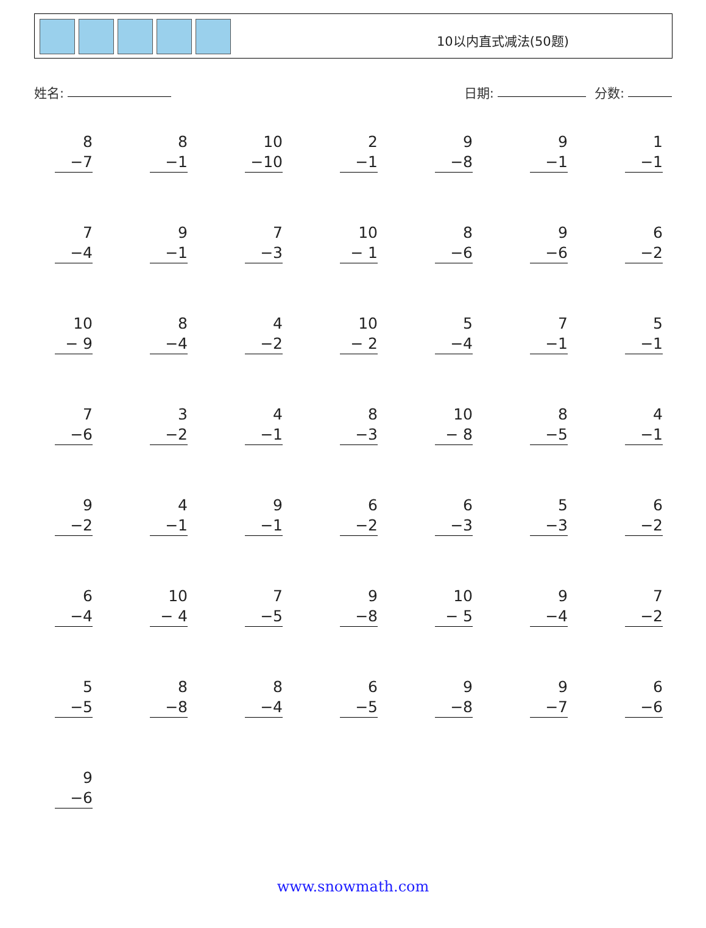10以内直式减法(50题)
姓名:
日期: 分数:
8
−7
8
−1
10
−10
2
−1
9
−8
9
−1
1
−1
7
−4
9
−1
7
−3
10
− 1
8
−6
9
−6
6
−2
10
− 9
8
−4
4
−2
10
− 2
5
−4
7
−1
5
−1
7
−6
3
−2
4
−1
8
−3
10
− 8
8
−5
4
−1
9
−2
4
−1
9
−1
6
−2
6
−3
5
−3
6
−2
6
−4
10
− 4
7
−5
9
−8
10
− 5
9
−4
7
−2
5
−5
8
−8
8
−4
6
−5
9
−8
9
−7
6
−6
9
−6
www.snowmath.com